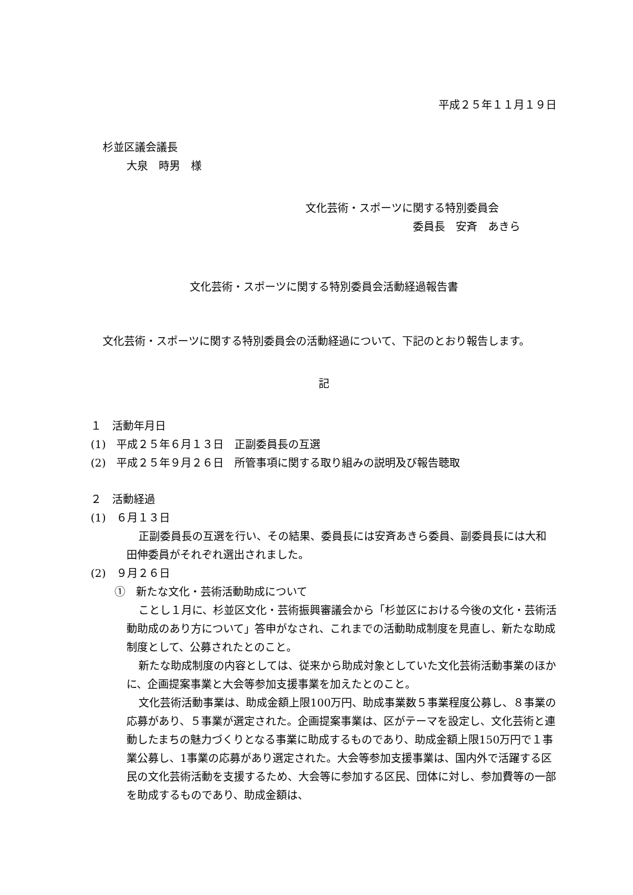平成２５年１１月１９日
杉並区議会議長
大泉　時男　様
文化芸術・スポーツに関する特別委員会
委員長　安斉　あきら
文化芸術・スポーツに関する特別委員会活動経過報告書
文化芸術・スポーツに関する特別委員会の活動経過について、下記のとおり報告します。
記
１　活動年月日
(1)　平成２５年６月１３日　正副委員長の互選
(2)　平成２５年９月２６日　所管事項に関する取り組みの説明及び報告聴取
２　活動経過
(1)　６月１３日
正副委員長の互選を行い、その結果、委員長には安斉あきら委員、副委員長には大和田伸委員がそれぞれ選出されました。
(2)　９月２６日
①　新たな文化・芸術活動助成について
ことし１月に、杉並区文化・芸術振興審議会から「杉並区における今後の文化・芸術活動助成のあり方について」答申がなされ、これまでの活動助成制度を見直し、新たな助成制度として、公募されたとのこと。
新たな助成制度の内容としては、従来から助成対象としていた文化芸術活動事業のほかに、企画提案事業と大会等参加支援事業を加えたとのこと。
文化芸術活動事業は、助成金額上限100万円、助成事業数５事業程度公募し、８事業の応募があり、５事業が選定された。企画提案事業は、区がテーマを設定し、文化芸術と連動したまちの魅力づくりとなる事業に助成するものであり、助成金額上限150万円で１事業公募し、1事業の応募があり選定された。大会等参加支援事業は、国内外で活躍する区民の文化芸術活動を支援するため、大会等に参加する区民、団体に対し、参加費等の一部を助成するものであり、助成金額は、